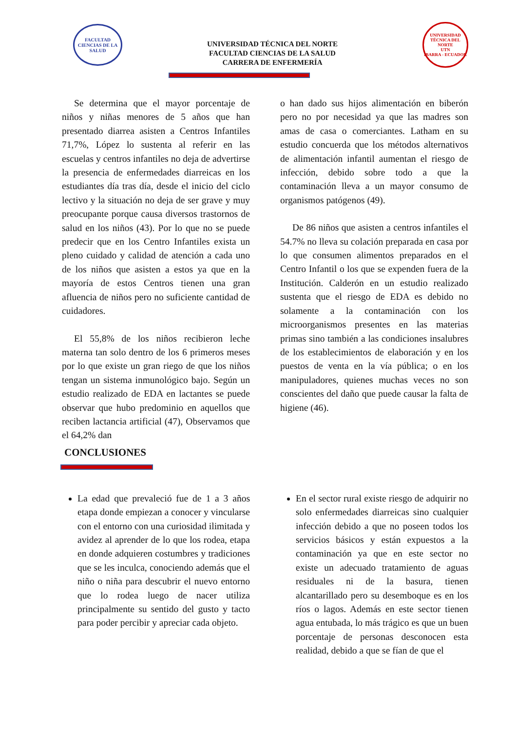FACULTAD CIENCIAS DE LA SALUD
UNIVERSIDAD TÉCNICA DEL NORTE
FACULTAD CIENCIAS DE LA SALUD
CARRERA DE ENFERMERÍA
UNIVERSIDAD TÉCNICA DEL NORTE
UTN
IBARRA - ECUADOR
Se determina que el mayor porcentaje de niños y niñas menores de 5 años que han presentado diarrea asisten a Centros Infantiles 71,7%, López lo sustenta al referir en las escuelas y centros infantiles no deja de advertirse la presencia de enfermedades diarreicas en los estudiantes día tras día, desde el inicio del ciclo lectivo y la situación no deja de ser grave y muy preocupante porque causa diversos trastornos de salud en los niños (43). Por lo que no se puede predecir que en los Centro Infantiles exista un pleno cuidado y calidad de atención a cada uno de los niños que asisten a estos ya que en la mayoría de estos Centros tienen una gran afluencia de niños pero no suficiente cantidad de cuidadores.
El 55,8% de los niños recibieron leche materna tan solo dentro de los 6 primeros meses por lo que existe un gran riego de que los niños tengan un sistema inmunológico bajo. Según un estudio realizado de EDA en lactantes se puede observar que hubo predominio en aquellos que reciben lactancia artificial (47), Observamos que el 64,2% dan
o han dado sus hijos alimentación en biberón pero no por necesidad ya que las madres son amas de casa o comerciantes. Latham en su estudio concuerda que los métodos alternativos de alimentación infantil aumentan el riesgo de infección, debido sobre todo a que la contaminación lleva a un mayor consumo de organismos patógenos (49).
De 86 niños que asisten a centros infantiles el 54.7% no lleva su colación preparada en casa por lo que consumen alimentos preparados en el Centro Infantil o los que se expenden fuera de la Institución. Calderón en un estudio realizado sustenta que el riesgo de EDA es debido no solamente a la contaminación con los microorganismos presentes en las materias primas sino también a las condiciones insalubres de los establecimientos de elaboración y en los puestos de venta en la vía pública; o en los manipuladores, quienes muchas veces no son conscientes del daño que puede causar la falta de higiene (46).
CONCLUSIONES
La edad que prevaleció fue de 1 a 3 años etapa donde empiezan a conocer y vincularse con el entorno con una curiosidad ilimitada y avidez al aprender de lo que los rodea, etapa en donde adquieren costumbres y tradiciones que se les inculca, conociendo además que el niño o niña para descubrir el nuevo entorno que lo rodea luego de nacer utiliza principalmente su sentido del gusto y tacto para poder percibir y apreciar cada objeto.
En el sector rural existe riesgo de adquirir no solo enfermedades diarreicas sino cualquier infección debido a que no poseen todos los servicios básicos y están expuestos a la contaminación ya que en este sector no existe un adecuado tratamiento de aguas residuales ni de la basura, tienen alcantarillado pero su desemboque es en los ríos o lagos. Además en este sector tienen agua entubada, lo más trágico es que un buen porcentaje de personas desconocen esta realidad, debido a que se fían de que el